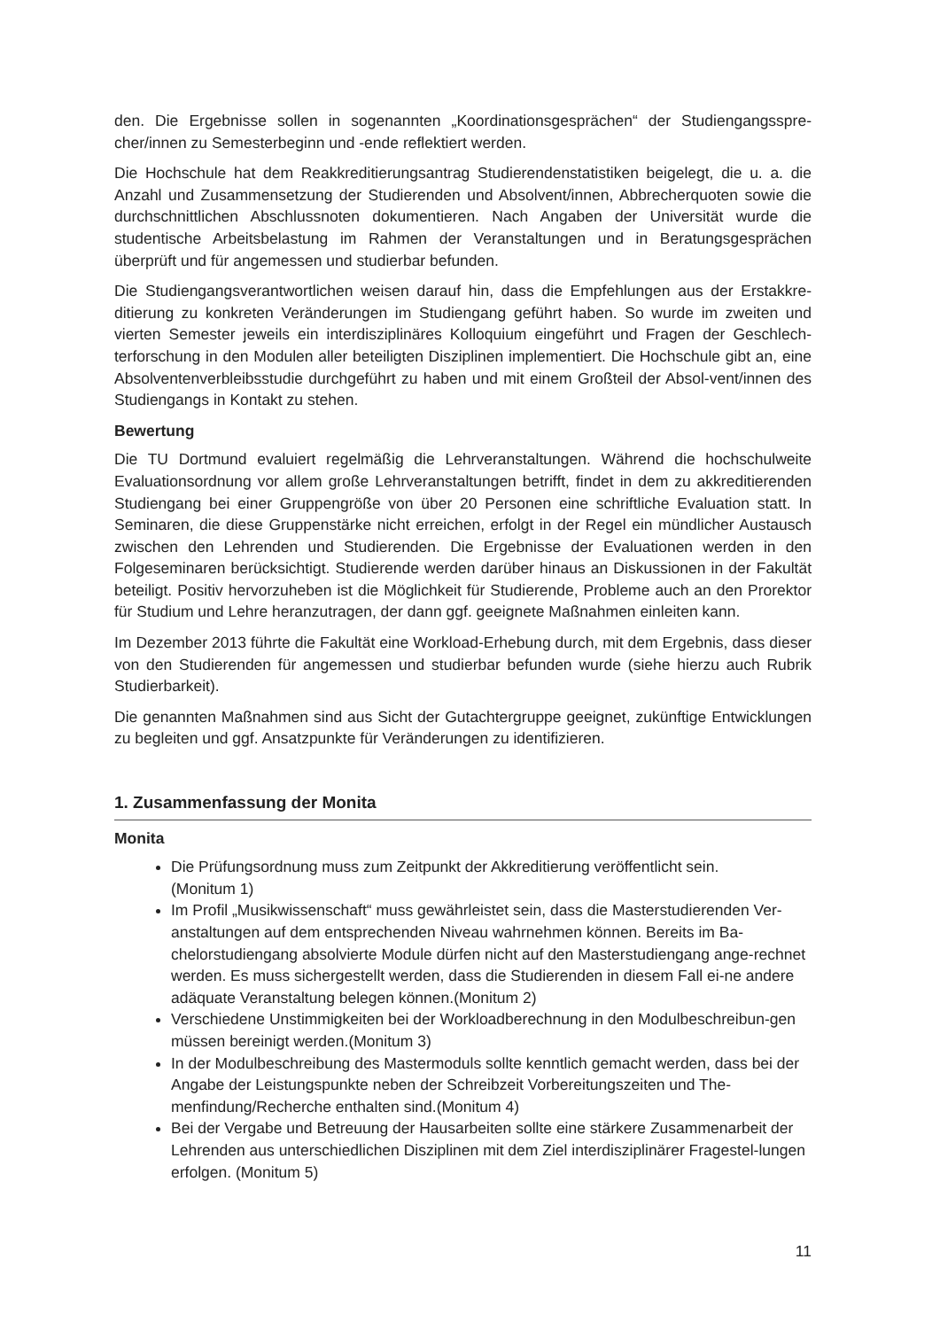den. Die Ergebnisse sollen in sogenannten „Koordinationsgesprächen“ der Studiengangsspre-cher/innen zu Semesterbeginn und -ende reflektiert werden.
Die Hochschule hat dem Reakkreditierungsantrag Studierendenstatistiken beigelegt, die u. a. die Anzahl und Zusammensetzung der Studierenden und Absolvent/innen, Abbrecherquoten sowie die durchschnittlichen Abschlussnoten dokumentieren. Nach Angaben der Universität wurde die studentische Arbeitsbelastung im Rahmen der Veranstaltungen und in Beratungsgesprächen überprüft und für angemessen und studierbar befunden.
Die Studiengangsverantwortlichen weisen darauf hin, dass die Empfehlungen aus der Erstakkre-ditierung zu konkreten Veränderungen im Studiengang geführt haben. So wurde im zweiten und vierten Semester jeweils ein interdisziplinäres Kolloquium eingeführt und Fragen der Geschlech-terforschung in den Modulen aller beteiligten Disziplinen implementiert. Die Hochschule gibt an, eine Absolventenverbleibsstudie durchgeführt zu haben und mit einem Großteil der Absol-vent/innen des Studiengangs in Kontakt zu stehen.
Bewertung
Die TU Dortmund evaluiert regelmäßig die Lehrveranstaltungen. Während die hochschulweite Evaluationsordnung vor allem große Lehrveranstaltungen betrifft, findet in dem zu akkreditierenden Studiengang bei einer Gruppengröße von über 20 Personen eine schriftliche Evaluation statt. In Seminaren, die diese Gruppenstärke nicht erreichen, erfolgt in der Regel ein mündlicher Austausch zwischen den Lehrenden und Studierenden. Die Ergebnisse der Evaluationen werden in den Folgeseminaren berücksichtigt. Studierende werden darüber hinaus an Diskussionen in der Fakultät beteiligt. Positiv hervorzuheben ist die Möglichkeit für Studierende, Probleme auch an den Prorektor für Studium und Lehre heranzutragen, der dann ggf. geeignete Maßnahmen einleiten kann.
Im Dezember 2013 führte die Fakultät eine Workload-Erhebung durch, mit dem Ergebnis, dass dieser von den Studierenden für angemessen und studierbar befunden wurde (siehe hierzu auch Rubrik Studierbarkeit).
Die genannten Maßnahmen sind aus Sicht der Gutachtergruppe geeignet, zukünftige Entwicklungen zu begleiten und ggf. Ansatzpunkte für Veränderungen zu identifizieren.
1. Zusammenfassung der Monita
Monita
Die Prüfungsordnung muss zum Zeitpunkt der Akkreditierung veröffentlicht sein.
(Monitum 1)
Im Profil „Musikwissenschaft“ muss gewährleistet sein, dass die Masterstudierenden Ver-anstaltungen auf dem entsprechenden Niveau wahrnehmen können. Bereits im Ba-chelorstudiengang absolvierte Module dürfen nicht auf den Masterstudiengang ange-rechnet werden. Es muss sichergestellt werden, dass die Studierenden in diesem Fall ei-ne andere adäquate Veranstaltung belegen können.(Monitum 2)
Verschiedene Unstimmigkeiten bei der Workloadberechnung in den Modulbeschreibun-gen müssen bereinigt werden.(Monitum 3)
In der Modulbeschreibung des Mastermoduls sollte kenntlich gemacht werden, dass bei der Angabe der Leistungspunkte neben der Schreibzeit Vorbereitungszeiten und The-menfindung/Recherche enthalten sind.(Monitum 4)
Bei der Vergabe und Betreuung der Hausarbeiten sollte eine stärkere Zusammenarbeit der Lehrenden aus unterschiedlichen Disziplinen mit dem Ziel interdisziplinärer Fragestel-lungen erfolgen. (Monitum 5)
11